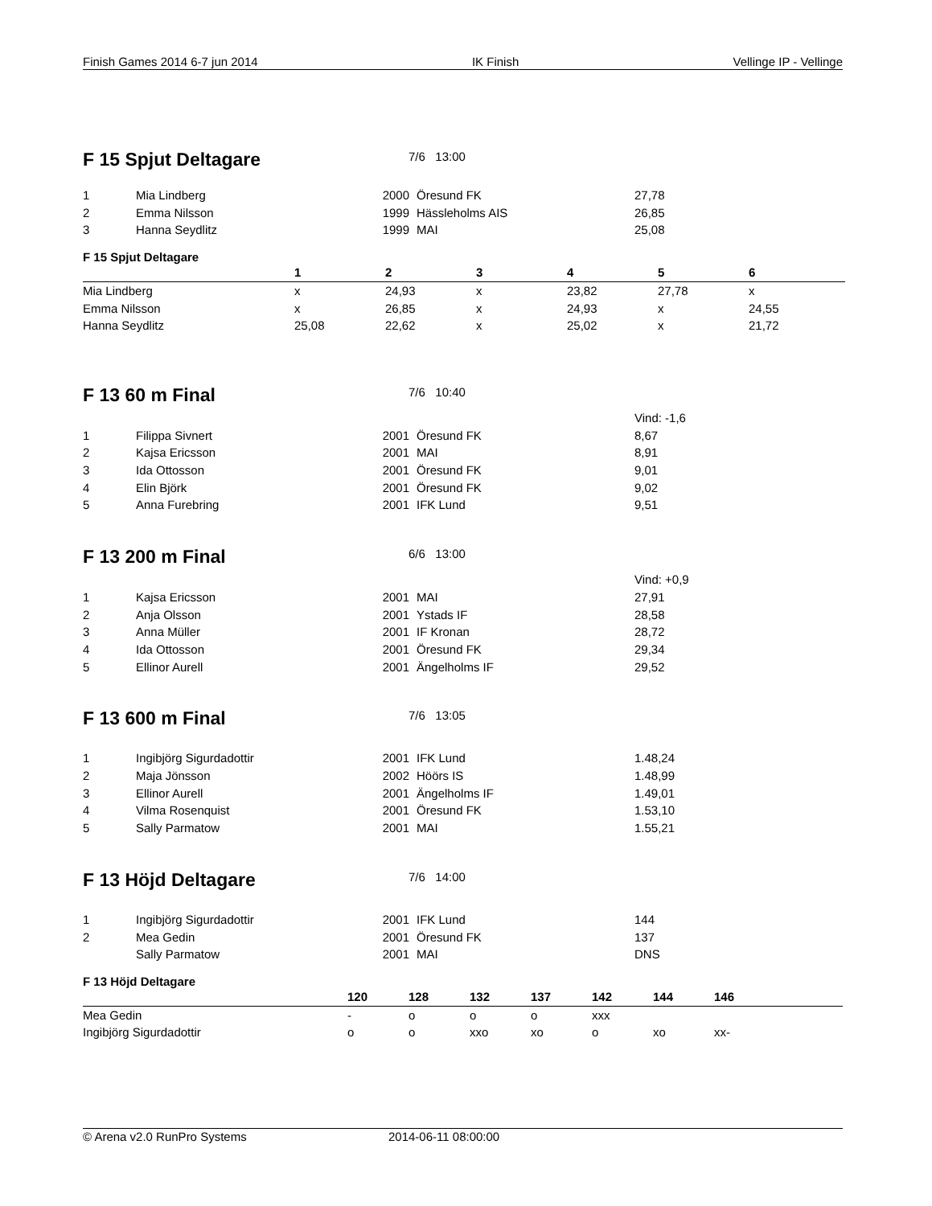Finish Games 2014 6-7 jun 2014 IK Finish Vellinge IP - Vellinge
F 15 Spjut Deltagare
7/6 13:00
| 1 | Mia Lindberg | 2000 | Öresund FK | 27,78 |
| 2 | Emma Nilsson | 1999 | Hässleholms AIS | 26,85 |
| 3 | Hanna Seydlitz | 1999 | MAI | 25,08 |
F 15 Spjut Deltagare
| | 1 | 2 | 3 | 4 | 5 | 6 |
| --- | --- | --- | --- | --- | --- | --- |
| Mia Lindberg | x | 24,93 | x | 23,82 | 27,78 | x |
| Emma Nilsson | x | 26,85 | x | 24,93 | x | 24,55 |
| Hanna Seydlitz | 25,08 | 22,62 | x | 25,02 | x | 21,72 |
F 13 60 m Final
7/6 10:40
| | | | | Vind: -1,6 |
| 1 | Filippa Sivnert | 2001 | Öresund FK | 8,67 |
| 2 | Kajsa Ericsson | 2001 | MAI | 8,91 |
| 3 | Ida Ottosson | 2001 | Öresund FK | 9,01 |
| 4 | Elin Björk | 2001 | Öresund FK | 9,02 |
| 5 | Anna Furebring | 2001 | IFK Lund | 9,51 |
F 13 200 m Final
6/6 13:00
| | | | | Vind: +0,9 |
| 1 | Kajsa Ericsson | 2001 | MAI | 27,91 |
| 2 | Anja Olsson | 2001 | Ystads IF | 28,58 |
| 3 | Anna Müller | 2001 | IF Kronan | 28,72 |
| 4 | Ida Ottosson | 2001 | Öresund FK | 29,34 |
| 5 | Ellinor Aurell | 2001 | Ängelholms IF | 29,52 |
F 13 600 m Final
7/6 13:05
| 1 | Ingibjörg Sigurdadottir | 2001 | IFK Lund | 1.48,24 |
| 2 | Maja Jönsson | 2002 | Höörs IS | 1.48,99 |
| 3 | Ellinor Aurell | 2001 | Ängelholms IF | 1.49,01 |
| 4 | Vilma Rosenquist | 2001 | Öresund FK | 1.53,10 |
| 5 | Sally Parmatow | 2001 | MAI | 1.55,21 |
F 13 Höjd Deltagare
7/6 14:00
| 1 | Ingibjörg Sigurdadottir | 2001 | IFK Lund | 144 |
| 2 | Mea Gedin | 2001 | Öresund FK | 137 |
| | Sally Parmatow | 2001 | MAI | DNS |
F 13 Höjd Deltagare
| | 120 | 128 | 132 | 137 | 142 | 144 | 146 |
| --- | --- | --- | --- | --- | --- | --- | --- |
| Mea Gedin | - | o | o | o | xxx | | |
| Ingibjörg Sigurdadottir | o | o | xxo | xo | o | xo | xx- |
© Arena v2.0 RunPro Systems 2014-06-11 08:00:00